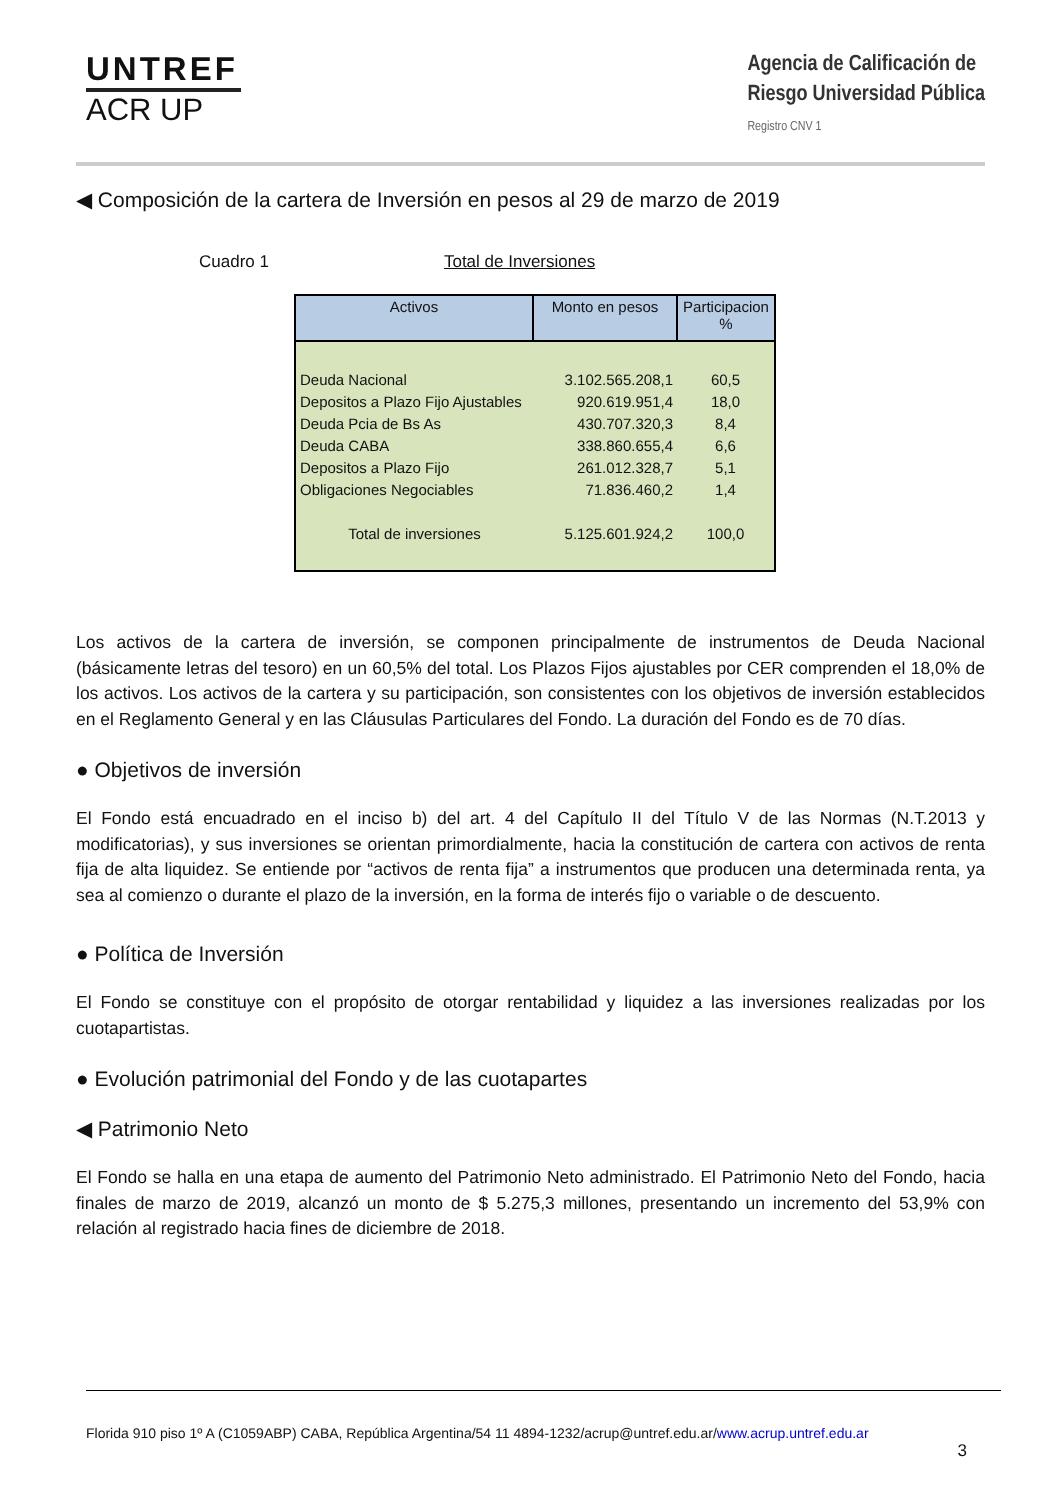UNTREF
ACR UP
Agencia de Calificación de
Riesgo Universidad Pública
Registro CNV 1
◀ Composición de la cartera de Inversión en pesos al 29 de marzo de 2019
Cuadro 1 Total de Inversiones
| Activos | Monto en pesos | Participacion % |
| --- | --- | --- |
| Deuda Nacional | 3.102.565.208,1 | 60,5 |
| Depositos a Plazo Fijo Ajustables | 920.619.951,4 | 18,0 |
| Deuda Pcia de Bs As | 430.707.320,3 | 8,4 |
| Deuda CABA | 338.860.655,4 | 6,6 |
| Depositos a Plazo Fijo | 261.012.328,7 | 5,1 |
| Obligaciones Negociables | 71.836.460,2 | 1,4 |
| Total de inversiones | 5.125.601.924,2 | 100,0 |
Los activos de la cartera de inversión, se componen principalmente de instrumentos de Deuda Nacional (básicamente letras del tesoro) en un 60,5% del total. Los Plazos Fijos ajustables por CER comprenden el 18,0% de los activos. Los activos de la cartera y su participación, son consistentes con los objetivos de inversión establecidos en el Reglamento General y en las Cláusulas Particulares del Fondo. La duración del Fondo es de 70 días.
● Objetivos de inversión
El Fondo está encuadrado en el inciso b) del art. 4 del Capítulo II del Título V de las Normas (N.T.2013 y modificatorias), y sus inversiones se orientan primordialmente, hacia la constitución de cartera con activos de renta fija de alta liquidez. Se entiende por “activos de renta fija” a instrumentos que producen una determinada renta, ya sea al comienzo o durante el plazo de la inversión, en la forma de interés fijo o variable o de descuento.
● Política de Inversión
El Fondo se constituye con el propósito de otorgar rentabilidad y liquidez a las inversiones realizadas por los cuotapartistas.
● Evolución patrimonial del Fondo y de las cuotapartes
◀ Patrimonio Neto
El Fondo se halla en una etapa de aumento del Patrimonio Neto administrado. El Patrimonio Neto del Fondo, hacia finales de marzo de 2019, alcanzó un monto de $ 5.275,3 millones, presentando un incremento del 53,9% con relación al registrado hacia fines de diciembre de 2018.
Florida 910 piso 1º A (C1059ABP) CABA, República Argentina/54 11 4894-1232/acrup@untref.edu.ar/www.acrup.untref.edu.ar
3